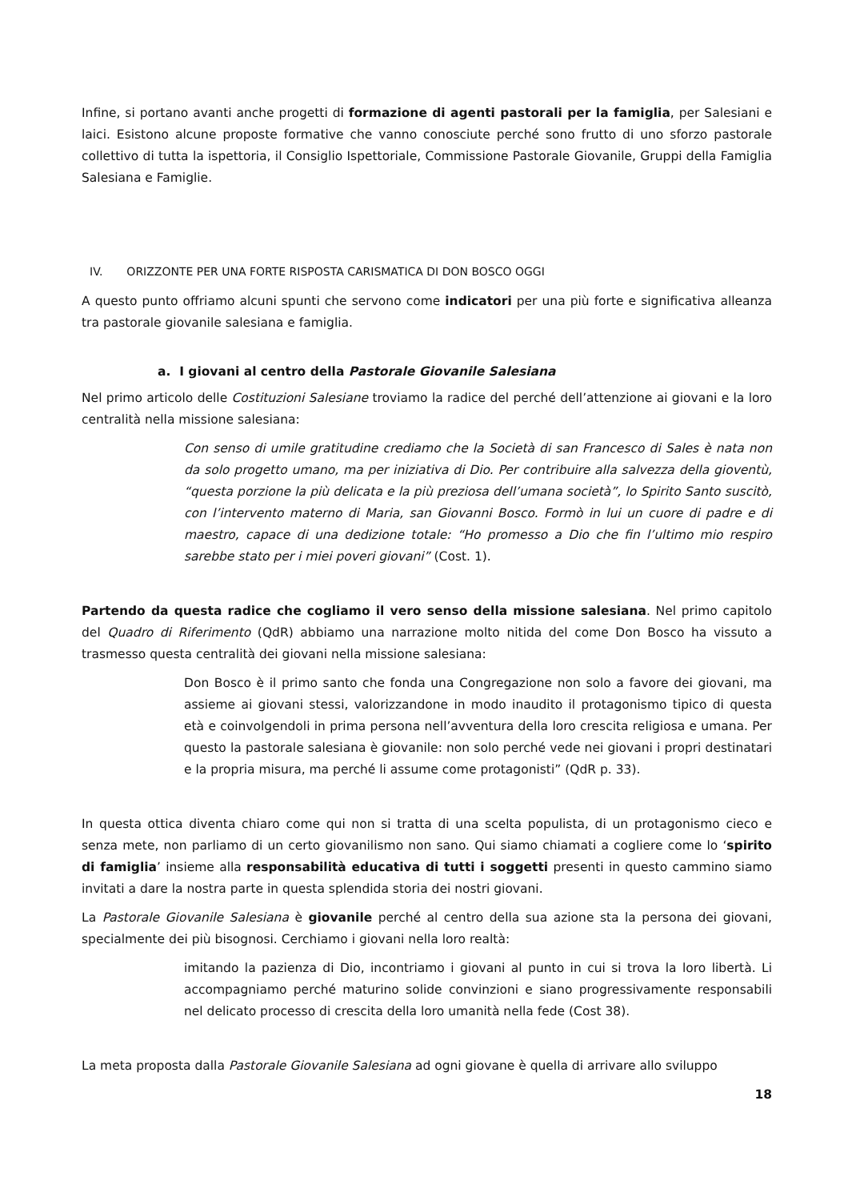Infine, si portano avanti anche progetti di formazione di agenti pastorali per la famiglia, per Salesiani e laici. Esistono alcune proposte formative che vanno conosciute perché sono frutto di uno sforzo pastorale collettivo di tutta la ispettoria, il Consiglio Ispettoriale, Commissione Pastorale Giovanile, Gruppi della Famiglia Salesiana e Famiglie.
IV. ORIZZONTE PER UNA FORTE RISPOSTA CARISMATICA DI DON BOSCO OGGI
A questo punto offriamo alcuni spunti che servono come indicatori per una più forte e significativa alleanza tra pastorale giovanile salesiana e famiglia.
a. I giovani al centro della Pastorale Giovanile Salesiana
Nel primo articolo delle Costituzioni Salesiane troviamo la radice del perché dell’attenzione ai giovani e la loro centralità nella missione salesiana:
Con senso di umile gratitudine crediamo che la Società di san Francesco di Sales è nata non da solo progetto umano, ma per iniziativa di Dio. Per contribuire alla salvezza della gioventù, “questa porzione la più delicata e la più preziosa dell’umana società”, lo Spirito Santo suscitò, con l’intervento materno di Maria, san Giovanni Bosco. Formò in lui un cuore di padre e di maestro, capace di una dedizione totale: “Ho promesso a Dio che fin l’ultimo mio respiro sarebbe stato per i miei poveri giovani” (Cost. 1).
Partendo da questa radice che cogliamo il vero senso della missione salesiana. Nel primo capitolo del Quadro di Riferimento (QdR) abbiamo una narrazione molto nitida del come Don Bosco ha vissuto a trasmesso questa centralità dei giovani nella missione salesiana:
Don Bosco è il primo santo che fonda una Congregazione non solo a favore dei giovani, ma assieme ai giovani stessi, valorizzandone in modo inaudito il protagonismo tipico di questa età e coinvolgendoli in prima persona nell’avventura della loro crescita religiosa e umana. Per questo la pastorale salesiana è giovanile: non solo perché vede nei giovani i propri destinatari e la propria misura, ma perché li assume come protagonisti” (QdR p. 33).
In questa ottica diventa chiaro come qui non si tratta di una scelta populista, di un protagonismo cieco e senza mete, non parliamo di un certo giovanilismo non sano. Qui siamo chiamati a cogliere come lo ‘spirito di famiglia’ insieme alla responsabilità educativa di tutti i soggetti presenti in questo cammino siamo invitati a dare la nostra parte in questa splendida storia dei nostri giovani.
La Pastorale Giovanile Salesiana è giovanile perché al centro della sua azione sta la persona dei giovani, specialmente dei più bisognosi. Cerchiamo i giovani nella loro realtà:
imitando la pazienza di Dio, incontriamo i giovani al punto in cui si trova la loro libertà. Li accompagniamo perché maturino solide convinzioni e siano progressivamente responsabili nel delicato processo di crescita della loro umanità nella fede (Cost 38).
La meta proposta dalla Pastorale Giovanile Salesiana ad ogni giovane è quella di arrivare allo sviluppo
18